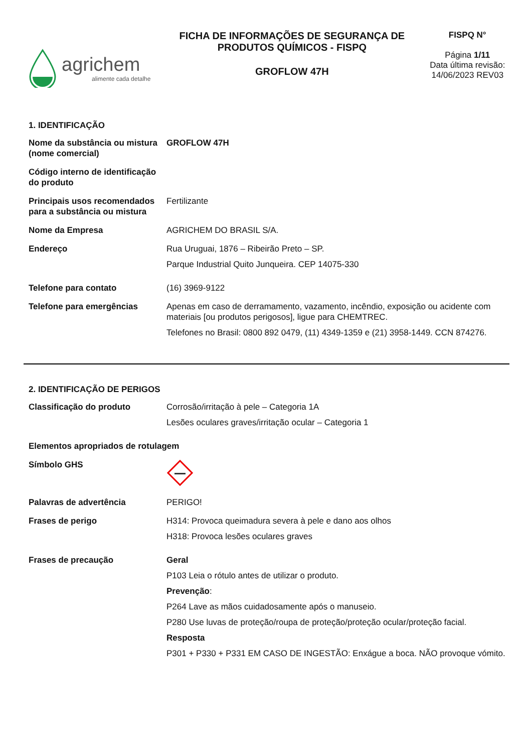agrichem
alimente cada detalhe
FICHA DE INFORMAÇÕES DE SEGURANÇA DE PRODUTOS QUÍMICOS - FISPQ
GROFLOW 47H
FISPQ N°
Página 1/11
Data última revisão: 14/06/2023 REV03
1. IDENTIFICAÇÃO
| Nome da substância ou mistura (nome comercial) | GROFLOW 47H |
| Código interno de identificação do produto | |
| Principais usos recomendados para a substância ou mistura | Fertilizante |
| Nome da Empresa | AGRICHEM DO BRASIL S/A. |
| Endereço | Rua Uruguai, 1876 – Ribeirão Preto – SP. Parque Industrial Quito Junqueira. CEP 14075-330 |
| Telefone para contato | (16) 3969-9122 |
| Telefone para emergências | Apenas em caso de derramamento, vazamento, incêndio, exposição ou acidente com materiais [ou produtos perigosos], ligue para CHEMTREC. Telefones no Brasil: 0800 892 0479, (11) 4349-1359 e (21) 3958-1449. CCN 874276. |
2. IDENTIFICAÇÃO DE PERIGOS
| Classificação do produto | Corrosão/irritação à pele – Categoria 1A Lesões oculares graves/irritação ocular – Categoria 1 |
| Elementos apropriados de rotulagem | |
| Símbolo GHS | |
| Palavras de advertência | PERIGO! |
| Frases de perigo | H314: Provoca queimadura severa à pele e dano aos olhos H318: Provoca lesões oculares graves |
| Frases de precaução | Geral P103 Leia o rótulo antes de utilizar o produto. Prevenção : P264 Lave as mãos cuidadosamente após o manuseio. P280 Use luvas de proteção/roupa de proteção/proteção ocular/proteção facial. Resposta P301 + P330 + P331 EM CASO DE INGESTÃO: Enxágue a boca. NÃO provoque vómito. |